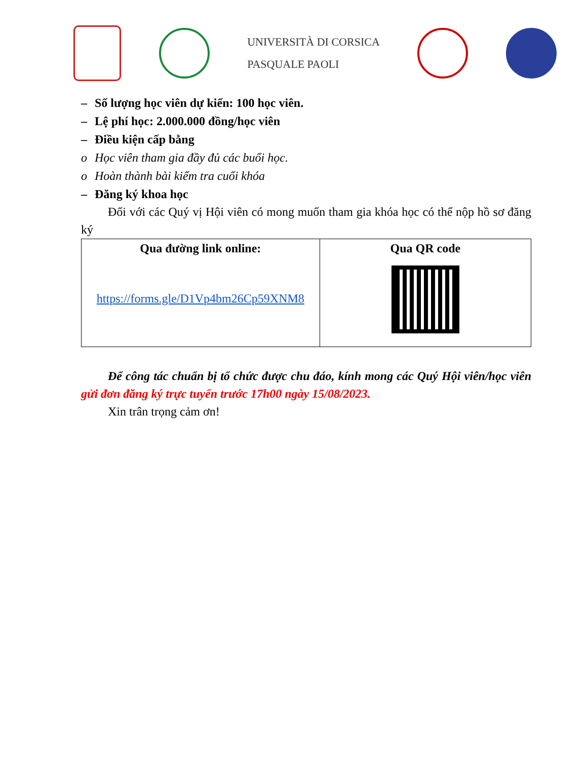UNIVERSITÀ DI CORSICA
PASQUALE PAOLI
– Số lượng học viên dự kiến: 100 học viên.
– Lệ phí học: 2.000.000 đồng/học viên
– Điều kiện cấp bằng
o Học viên tham gia đầy đủ các buổi học.
o Hoàn thành bài kiểm tra cuối khóa
– Đăng ký khoa học
Đối với các Quý vị Hội viên có mong muốn tham gia khóa học có thể nộp hồ sơ đăng ký
| Qua đường link online: https://forms.gle/D1Vp4bm26Cp59XNM8 | Qua QR code |
Để công tác chuẩn bị tổ chức được chu đáo, kính mong các Quý Hội viên/học viên gửi đơn đăng ký trực tuyến trước 17h00 ngày 15/08/2023.
Xin trân trọng cảm ơn!